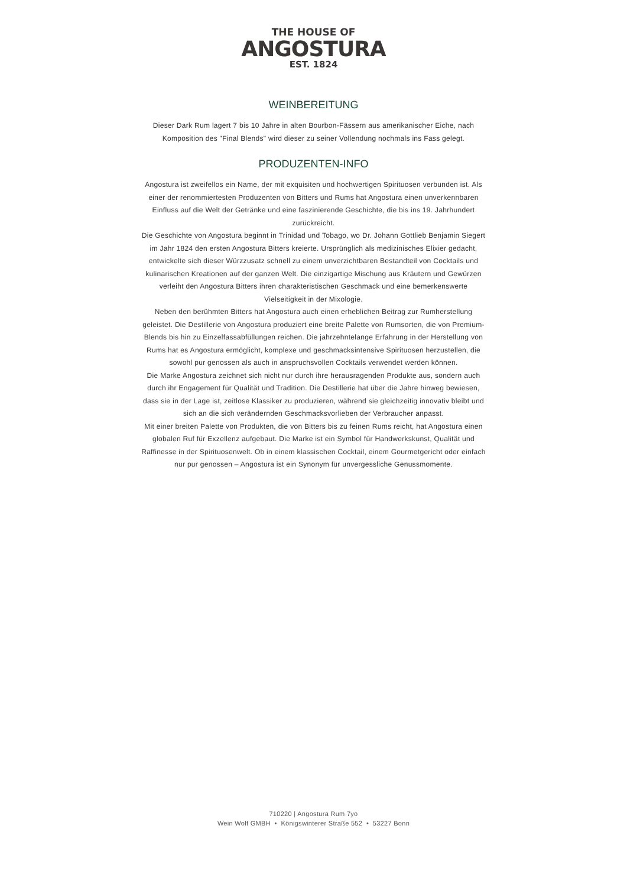THE HOUSE OF
ANGOSTURA
EST. 1824
WEINBEREITUNG
Dieser Dark Rum lagert 7 bis 10 Jahre in alten Bourbon-Fässern aus amerikanischer Eiche, nach Komposition des "Final Blends" wird dieser zu seiner Vollendung nochmals ins Fass gelegt.
PRODUZENTEN-INFO
Angostura ist zweifellos ein Name, der mit exquisiten und hochwertigen Spirituosen verbunden ist. Als einer der renommiertesten Produzenten von Bitters und Rums hat Angostura einen unverkennbaren Einfluss auf die Welt der Getränke und eine faszinierende Geschichte, die bis ins 19. Jahrhundert zurückreicht.
Die Geschichte von Angostura beginnt in Trinidad und Tobago, wo Dr. Johann Gottlieb Benjamin Siegert im Jahr 1824 den ersten Angostura Bitters kreierte. Ursprünglich als medizinisches Elixier gedacht, entwickelte sich dieser Würzzusatz schnell zu einem unverzichtbaren Bestandteil von Cocktails und kulinarischen Kreationen auf der ganzen Welt. Die einzigartige Mischung aus Kräutern und Gewürzen verleiht den Angostura Bitters ihren charakteristischen Geschmack und eine bemerkenswerte Vielseitigkeit in der Mixologie.
Neben den berühmten Bitters hat Angostura auch einen erheblichen Beitrag zur Rumherstellung geleistet. Die Destillerie von Angostura produziert eine breite Palette von Rumsorten, die von Premium-Blends bis hin zu Einzelfassabfüllungen reichen. Die jahrzehntelange Erfahrung in der Herstellung von Rums hat es Angostura ermöglicht, komplexe und geschmacksintensive Spirituosen herzustellen, die sowohl pur genossen als auch in anspruchsvollen Cocktails verwendet werden können.
Die Marke Angostura zeichnet sich nicht nur durch ihre herausragenden Produkte aus, sondern auch durch ihr Engagement für Qualität und Tradition. Die Destillerie hat über die Jahre hinweg bewiesen, dass sie in der Lage ist, zeitlose Klassiker zu produzieren, während sie gleichzeitig innovativ bleibt und sich an die sich verändernden Geschmacksvorlieben der Verbraucher anpasst.
Mit einer breiten Palette von Produkten, die von Bitters bis zu feinen Rums reicht, hat Angostura einen globalen Ruf für Exzellenz aufgebaut. Die Marke ist ein Symbol für Handwerkskunst, Qualität und Raffinesse in der Spirituosenwelt. Ob in einem klassischen Cocktail, einem Gourmetgericht oder einfach nur pur genossen – Angostura ist ein Synonym für unvergessliche Genussmomente.
710220 | Angostura Rum 7yo
Wein Wolf GMBH • Königswinterer Straße 552 • 53227 Bonn